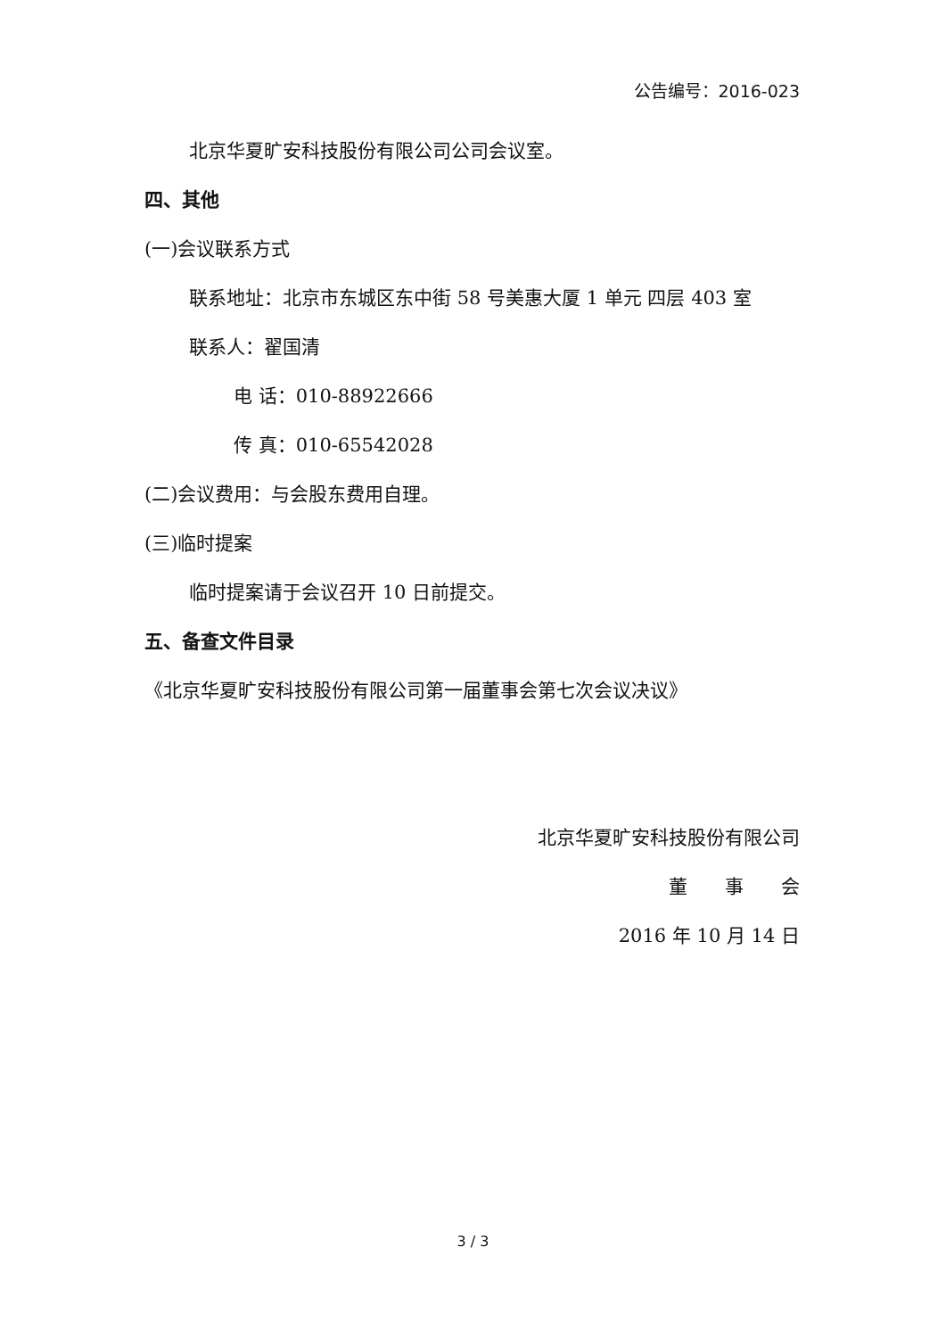公告编号：2016-023
北京华夏旷安科技股份有限公司公司会议室。
四、其他
(一)会议联系方式
联系地址：北京市东城区东中街 58 号美惠大厦 1 单元 四层 403 室
联系人：翟国清
电 话：010-88922666
传 真：010-65542028
(二)会议费用：与会股东费用自理。
(三)临时提案
临时提案请于会议召开 10 日前提交。
五、备查文件目录
《北京华夏旷安科技股份有限公司第一届董事会第七次会议决议》
北京华夏旷安科技股份有限公司
董　　事　　会
2016 年 10 月 14 日
3 / 3